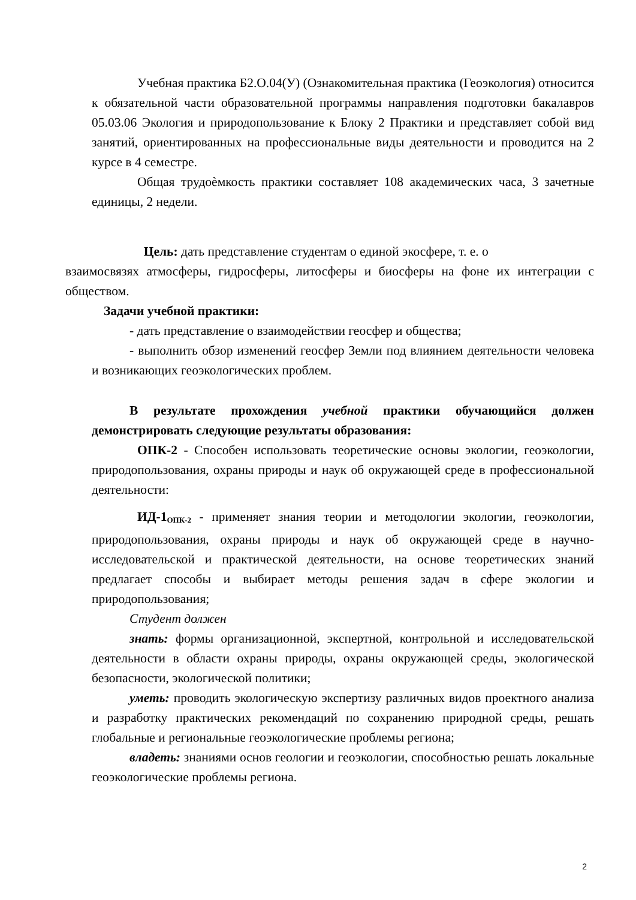Учебная практика Б2.О.04(У) (Ознакомительная практика (Геоэкология) относится к обязательной части образовательной программы направления подготовки бакалавров 05.03.06 Экология и природопользование к Блоку 2 Практики и представляет собой вид занятий, ориентированных на профессиональные виды деятельности и проводится на 2 курсе в 4 семестре.
Общая трудоѐмкость практики составляет 108 академических часа, 3 зачетные единицы, 2 недели.
Цель: дать представление студентам о единой экосфере, т. е. о
взаимосвязях атмосферы, гидросферы, литосферы и биосферы на фоне их интеграции с обществом.
Задачи учебной практики:
- дать представление о взаимодействии геосфер и общества;
- выполнить обзор изменений геосфер Земли под влиянием деятельности человека и возникающих геоэкологических проблем.
В результате прохождения учебной практики обучающийся должен демонстрировать следующие результаты образования:
ОПК-2 - Способен использовать теоретические основы экологии, геоэкологии, природопользования, охраны природы и наук об окружающей среде в профессиональной деятельности:
ИД-1<sub>ОПК-2</sub> - применяет знания теории и методологии экологии, геоэкологии, природопользования, охраны природы и наук об окружающей среде в научно-исследовательской и практической деятельности, на основе теоретических знаний предлагает способы и выбирает методы решения задач в сфере экологии и природопользования;
Студент должен
знать: формы организационной, экспертной, контрольной и исследовательской деятельности в области охраны природы, охраны окружающей среды, экологической безопасности, экологической политики;
уметь: проводить экологическую экспертизу различных видов проектного анализа и разработку практических рекомендаций по сохранению природной среды, решать глобальные и региональные геоэкологические проблемы региона;
владеть: знаниями основ геологии и геоэкологии, способностью решать локальные геоэкологические проблемы региона.
2